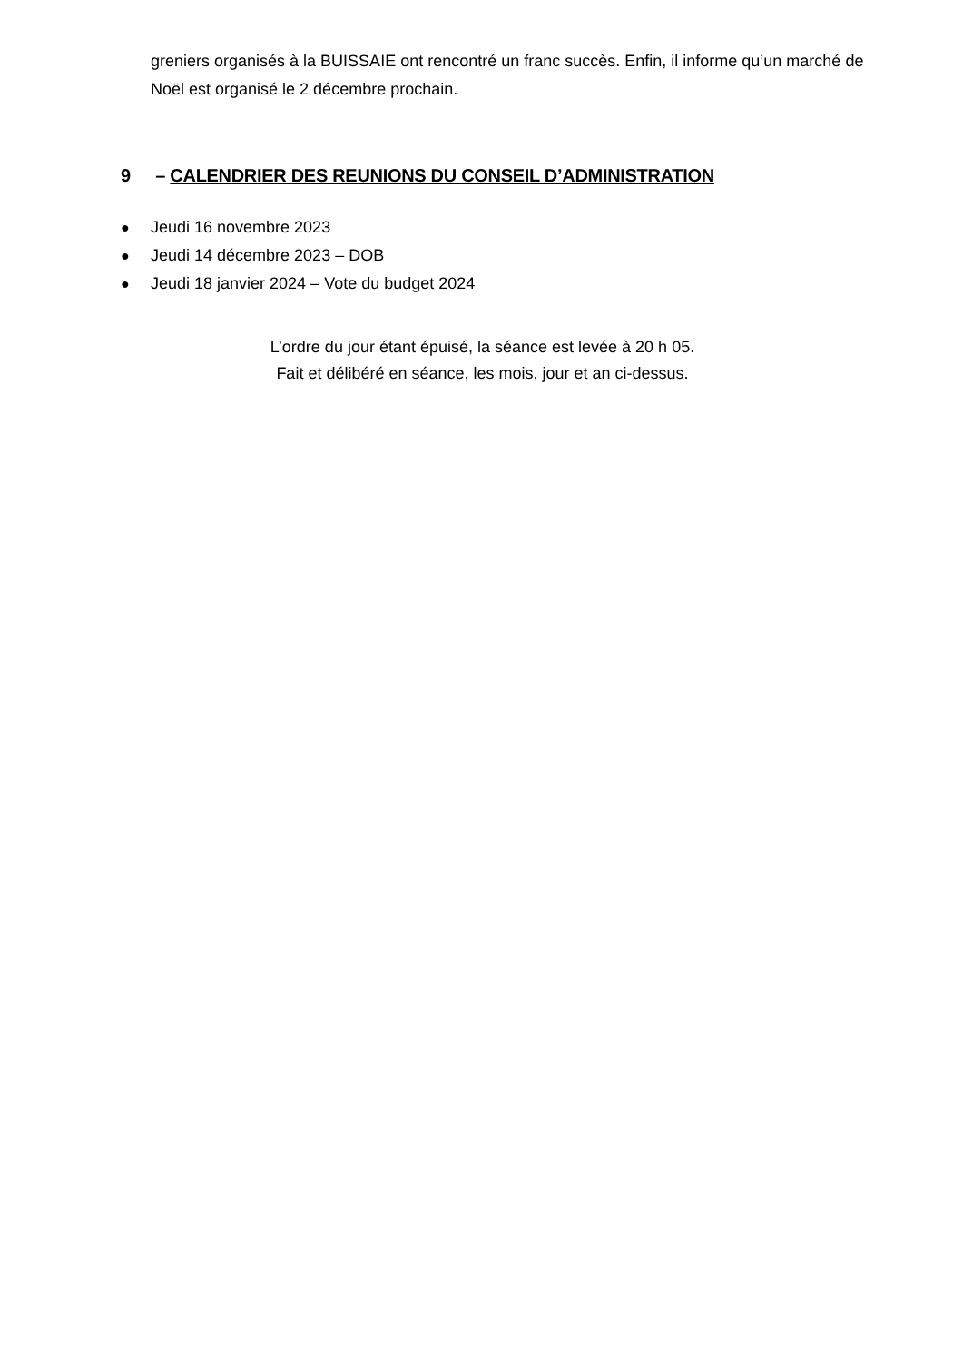greniers organisés à la BUISSAIE ont rencontré un franc succès. Enfin, il informe qu’un marché de Noël est organisé le 2 décembre prochain.
9 – CALENDRIER DES REUNIONS DU CONSEIL D’ADMINISTRATION
● Jeudi 16 novembre 2023
● Jeudi 14 décembre 2023 – DOB
● Jeudi 18 janvier 2024 – Vote du budget 2024
L’ordre du jour étant épuisé, la séance est levée à 20 h 05.
Fait et délibéré en séance, les mois, jour et an ci-dessus.